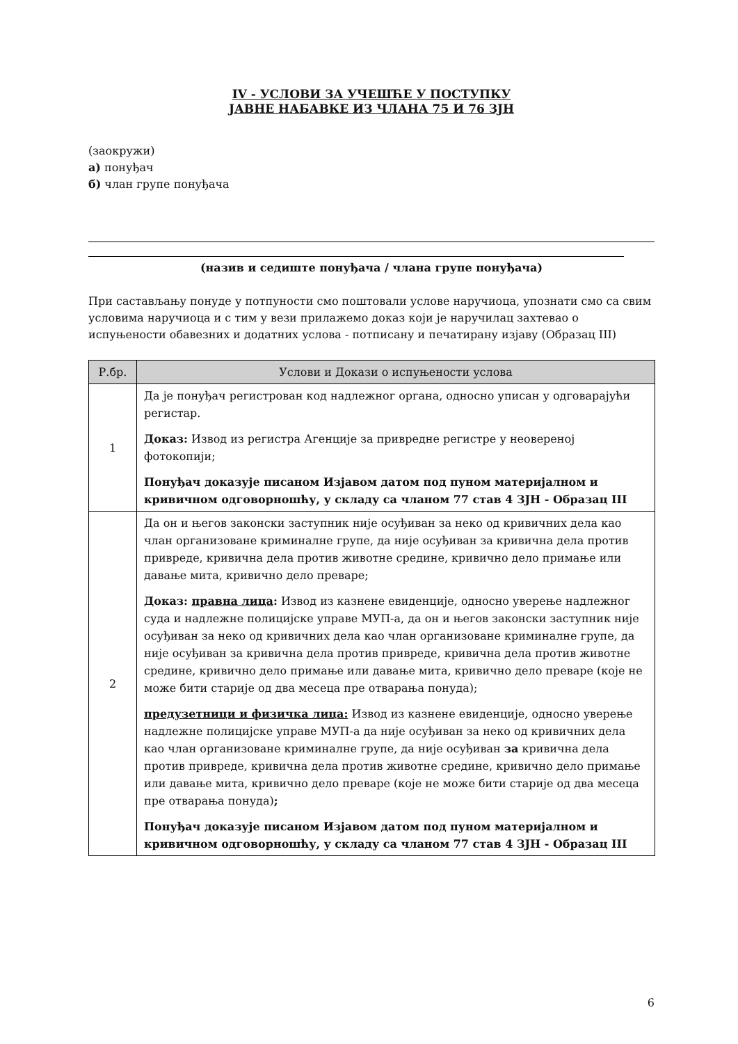IV - УСЛОВИ ЗА УЧЕШЋЕ У ПОСТУПКУ
ЈАВНЕ НАБАВКЕ ИЗ ЧЛАНА 75 И 76 ЗЈН
(заокружи)
а) понуђач
б) члан групе понуђача
(назив и седиште понуђача / члана групе понуђача)
При састављању понуде у потпуности смо поштовали услове наручиоца, упознати смо са свим условима наручиоца и с тим у вези прилажемо доказ који је наручилац захтевао о испуњености обавезних и додатних услова - потписану и печатирану изјаву (Образац III)
| Р.бр. | Услови и Докази о испуњености услова |
| --- | --- |
| 1 | Да је понуђач регистрован код надлежног органа, односно уписан у одговарајући регистар. Доказ: Извод из регистра Агенције за привредне регистре у неовереној фотокопији; Понуђач доказује писаном Изјавом датом под пуном материјалном и кривичном одговорношћу, у складу са чланом 77 став 4 ЗЈН - Образац III |
| 2 | Да он и његов законски заступник није осуђиван за неко од кривичних дела као члан организоване криминалне групе, да није осуђиван за кривична дела против привреде, кривична дела против животне средине, кривично дело примање или давање мита, кривично дело преваре; Доказ: правна лица : Извод из казнене евиденције, односно уверење надлежног суда и надлежне полицијске управе МУП-а, да он и његов законски заступник није осуђиван за неко од кривичних дела као члан организоване криминалне групе, да није осуђиван за кривична дела против привреде, кривична дела против животне средине, кривично дело примање или давање мита, кривично дело преваре (које не може бити старије од два месеца пре отварања понуда); предузетници и физичка лица: Извод из казнене евиденције, односно уверење надлежне полицијске управе МУП-а да није осуђиван за неко од кривичних дела као члан организоване криминалне групе, да није осуђиван за кривична дела против привреде, кривична дела против животне средине, кривично дело примање или давање мита, кривично дело преваре (које не може бити старије од два месеца пре отварања понуда) ; Понуђач доказује писаном Изјавом датом под пуном материјалном и кривичном одговорношћу, у складу са чланом 77 став 4 ЗЈН - Образац III |
6